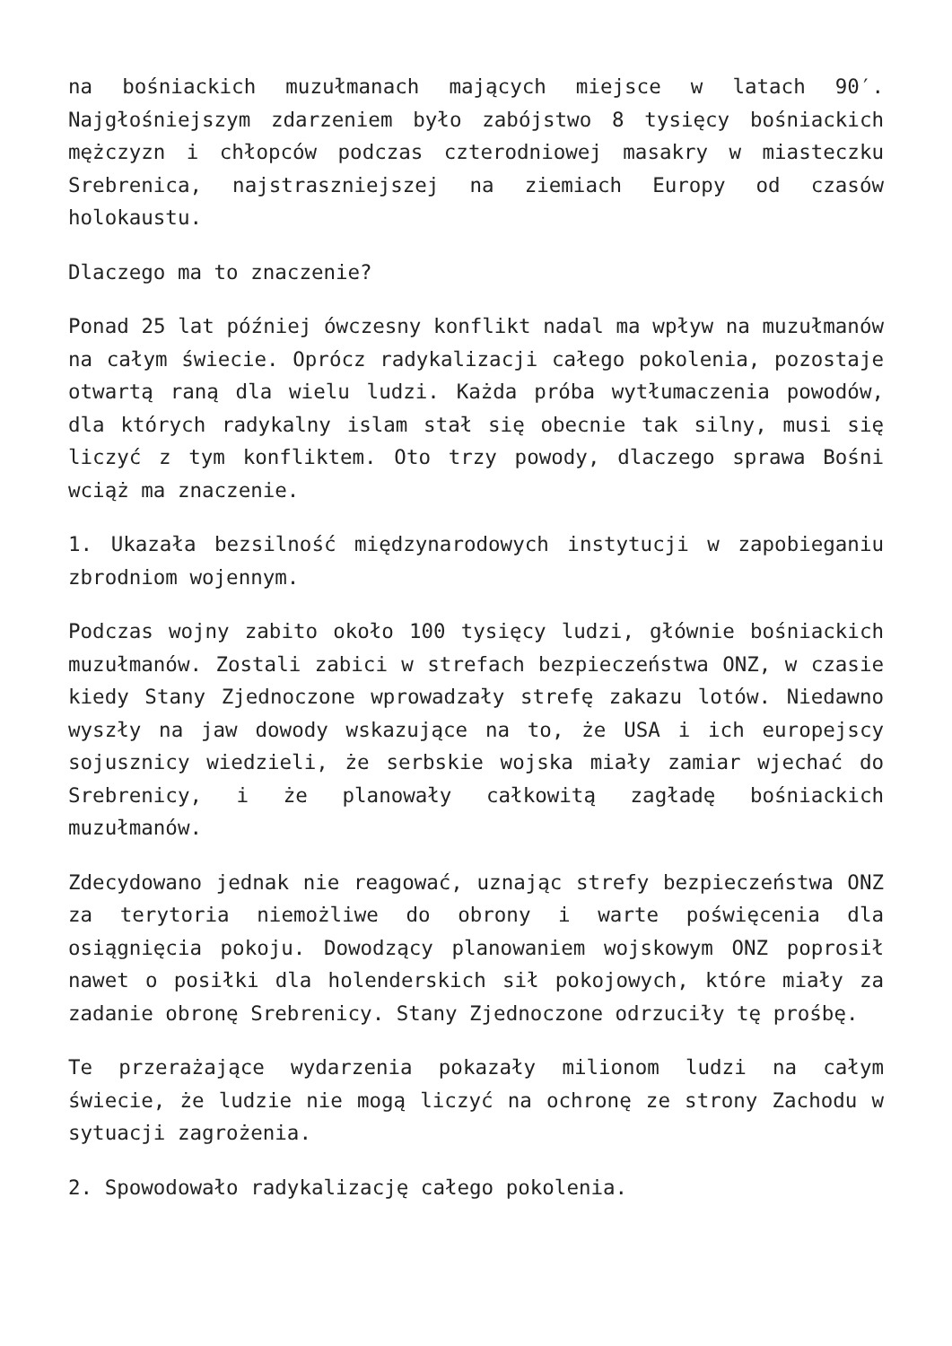na bośniackich muzułmanach mających miejsce w latach 90′. Najgłośniejszym zdarzeniem było zabójstwo 8 tysięcy bośniackich mężczyzn i chłopców podczas czterodniowej masakry w miasteczku Srebrenica, najstraszniejszej na ziemiach Europy od czasów holokaustu.
Dlaczego ma to znaczenie?
Ponad 25 lat później ówczesny konflikt nadal ma wpływ na muzułmanów na całym świecie. Oprócz radykalizacji całego pokolenia, pozostaje otwartą raną dla wielu ludzi. Każda próba wytłumaczenia powodów, dla których radykalny islam stał się obecnie tak silny, musi się liczyć z tym konfliktem. Oto trzy powody, dlaczego sprawa Bośni wciąż ma znaczenie.
1. Ukazała bezsilność międzynarodowych instytucji w zapobieganiu zbrodniom wojennym.
Podczas wojny zabito około 100 tysięcy ludzi, głównie bośniackich muzułmanów. Zostali zabici w strefach bezpieczeństwa ONZ, w czasie kiedy Stany Zjednoczone wprowadzały strefę zakazu lotów. Niedawno wyszły na jaw dowody wskazujące na to, że USA i ich europejscy sojusznicy wiedzieli, że serbskie wojska miały zamiar wjechać do Srebrenicy, i że planowały całkowitą zagładę bośniackich muzułmanów.
Zdecydowano jednak nie reagować, uznając strefy bezpieczeństwa ONZ za terytoria niemożliwe do obrony i warte poświęcenia dla osiągnięcia pokoju. Dowodzący planowaniem wojskowym ONZ poprosił nawet o posiłki dla holenderskich sił pokojowych, które miały za zadanie obronę Srebrenicy. Stany Zjednoczone odrzuciły tę prośbę.
Te przerażające wydarzenia pokazały milionom ludzi na całym świecie, że ludzie nie mogą liczyć na ochronę ze strony Zachodu w sytuacji zagrożenia.
2. Spowodowało radykalizację całego pokolenia.